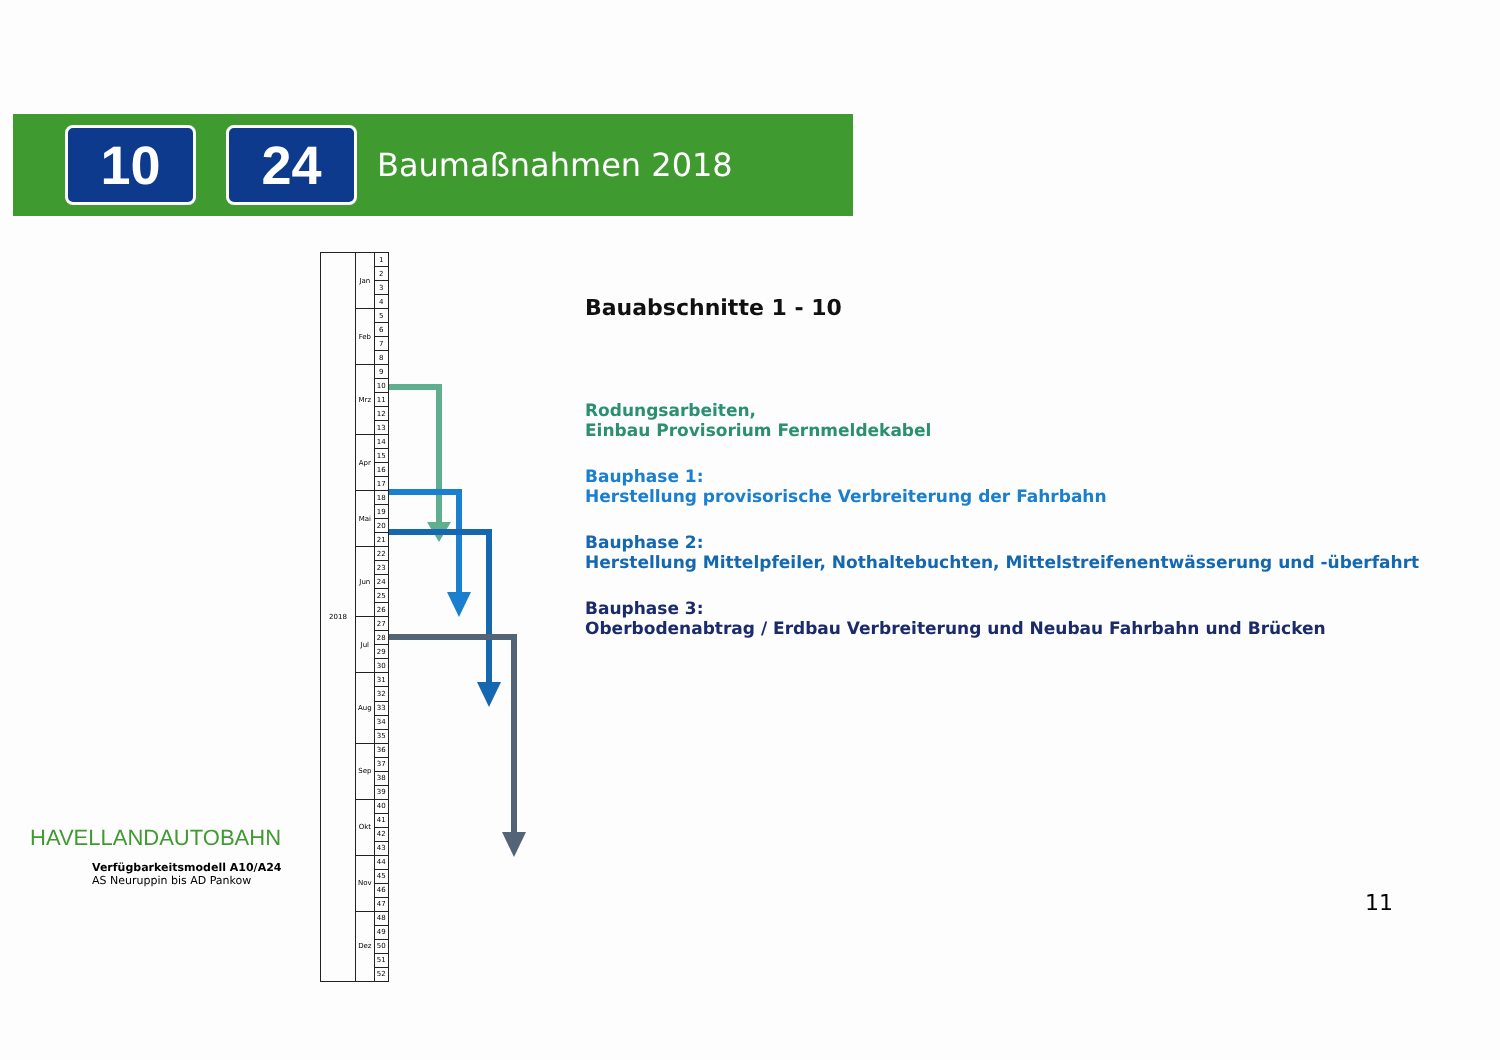10 24
Baumaßnahmen 2018
| 2018 | Jan | 1 |
| | | 2 |
| | | 3 |
| | | 4 |
| | Feb | 5 |
| | | 6 |
| | | 7 |
| | | 8 |
| | Mrz | 9 |
| | | 10 |
| | | 11 |
| | | 12 |
| | | 13 |
| | Apr | 14 |
| | | 15 |
| | | 16 |
| | | 17 |
| | Mai | 18 |
| | | 19 |
| | | 20 |
| | | 21 |
| | Jun | 22 |
| | | 23 |
| | | 24 |
| | | 25 |
| | | 26 |
| | Jul | 27 |
| | | 28 |
| | | 29 |
| | | 30 |
| | Aug | 31 |
| | | 32 |
| | | 33 |
| | | 34 |
| | | 35 |
| | Sep | 36 |
| | | 37 |
| | | 38 |
| | | 39 |
| | Okt | 40 |
| | | 41 |
| | | 42 |
| | | 43 |
| | Nov | 44 |
| | | 45 |
| | | 46 |
| | | 47 |
| | Dez | 48 |
| | | 49 |
| | | 50 |
| | | 51 |
| | | 52 |
Bauabschnitte 1 - 10
Rodungsarbeiten,
Einbau Provisorium Fernmeldekabel
Bauphase 1:
Herstellung provisorische Verbreiterung der Fahrbahn
Bauphase 2:
Herstellung Mittelpfeiler, Nothaltebuchten, Mittelstreifenentwässerung und -überfahrt
Bauphase 3:
Oberbodenabtrag / Erdbau Verbreiterung und Neubau Fahrbahn und Brücken
HAVELLANDAUTOBAHN
Verfügbarkeitsmodell A10/A24
AS Neuruppin bis AD Pankow
11